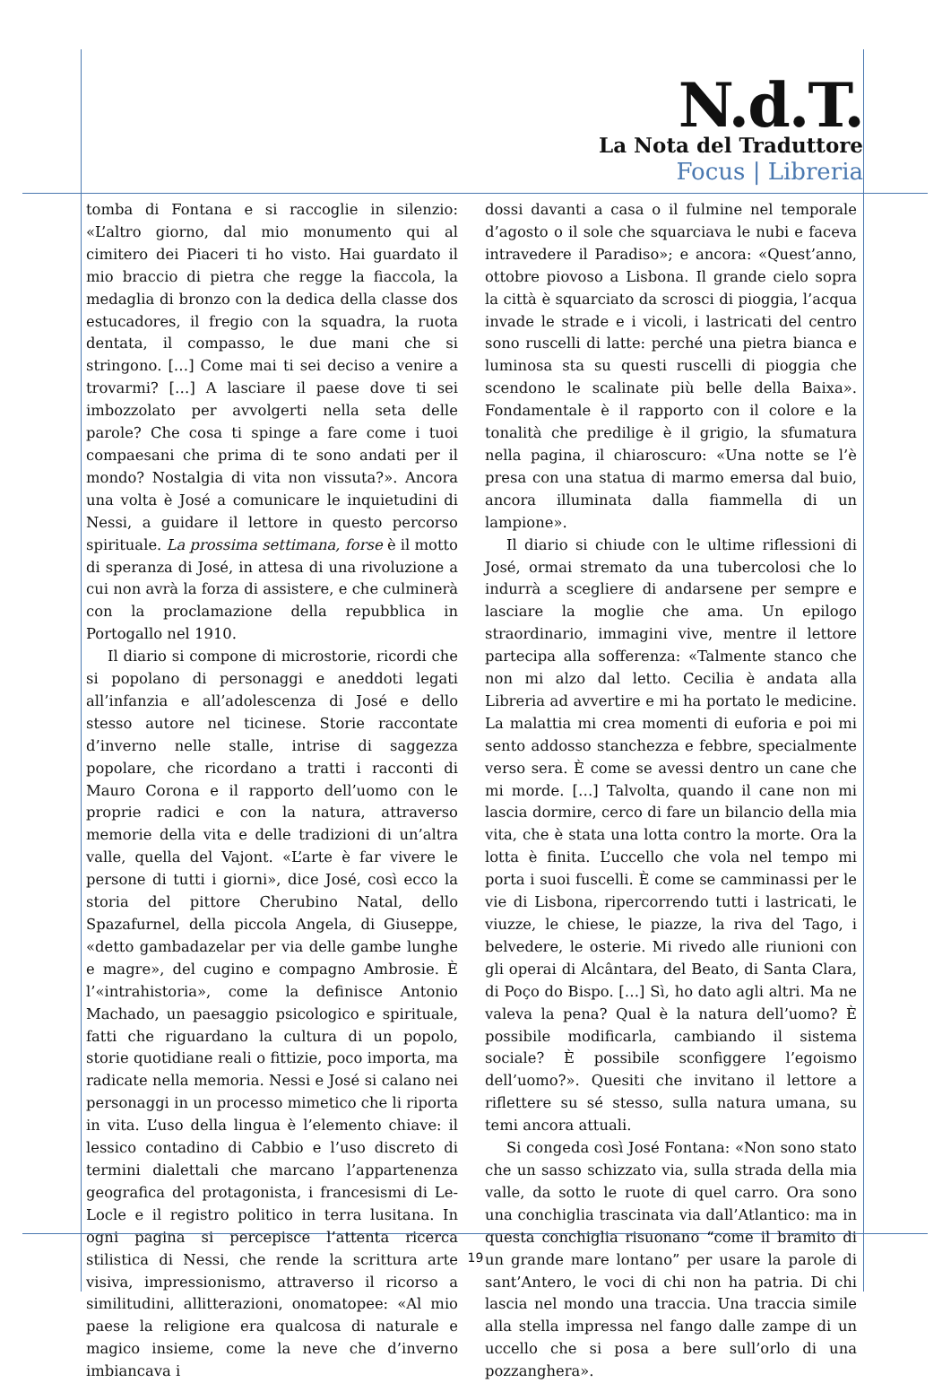N.d.T.
La Nota del Traduttore
Focus | Libreria
tomba di Fontana e si raccoglie in silenzio: «L’altro giorno, dal mio monumento qui al cimitero dei Piaceri ti ho visto. Hai guardato il mio braccio di pietra che regge la fiaccola, la medaglia di bronzo con la dedica della classe dos estucadores, il fregio con la squadra, la ruota dentata, il compasso, le due mani che si stringono. […] Come mai ti sei deciso a venire a trovarmi? […] A lasciare il paese dove ti sei imbozzolato per avvolgerti nella seta delle parole? Che cosa ti spinge a fare come i tuoi compaesani che prima di te sono andati per il mondo? Nostalgia di vita non vissuta?». Ancora una volta è José a comunicare le inquietudini di Nessi, a guidare il lettore in questo percorso spirituale. La prossima settimana, forse è il motto di speranza di José, in attesa di una rivoluzione a cui non avrà la forza di assistere, e che culminerà con la proclamazione della repubblica in Portogallo nel 1910.
Il diario si compone di microstorie, ricordi che si popolano di personaggi e aneddoti legati all’infanzia e all’adolescenza di José e dello stesso autore nel ticinese. Storie raccontate d’inverno nelle stalle, intrise di saggezza popolare, che ricordano a tratti i racconti di Mauro Corona e il rapporto dell’uomo con le proprie radici e con la natura, attraverso memorie della vita e delle tradizioni di un’altra valle, quella del Vajont. «L’arte è far vivere le persone di tutti i giorni», dice José, così ecco la storia del pittore Cherubino Natal, dello Spazafurnel, della piccola Angela, di Giuseppe, «detto gambadazelar per via delle gambe lunghe e magre», del cugino e compagno Ambrosie. È l’«intrahistoria», come la definisce Antonio Machado, un paesaggio psicologico e spirituale, fatti che riguardano la cultura di un popolo, storie quotidiane reali o fittizie, poco importa, ma radicate nella memoria. Nessi e José si calano nei personaggi in un processo mimetico che li riporta in vita. L’uso della lingua è l’elemento chiave: il lessico contadino di Cabbio e l’uso discreto di termini dialettali che marcano l’appartenenza geografica del protagonista, i francesismi di Le-Locle e il registro politico in terra lusitana. In ogni pagina si percepisce l’attenta ricerca stilistica di Nessi, che rende la scrittura arte visiva, impressionismo, attraverso il ricorso a similitudini, allitterazioni, onomatopee: «Al mio paese la religione era qualcosa di naturale e magico insieme, come la neve che d’inverno imbiancava i
dossi davanti a casa o il fulmine nel temporale d’agosto o il sole che squarciava le nubi e faceva intravedere il Paradiso»; e ancora: «Quest’anno, ottobre piovoso a Lisbona. Il grande cielo sopra la città è squarciato da scrosci di pioggia, l’acqua invade le strade e i vicoli, i lastricati del centro sono ruscelli di latte: perché una pietra bianca e luminosa sta su questi ruscelli di pioggia che scendono le scalinate più belle della Baixa». Fondamentale è il rapporto con il colore e la tonalità che predilige è il grigio, la sfumatura nella pagina, il chiaroscuro: «Una notte se l’è presa con una statua di marmo emersa dal buio, ancora illuminata dalla fiammella di un lampione».
Il diario si chiude con le ultime riflessioni di José, ormai stremato da una tubercolosi che lo indurrà a scegliere di andarsene per sempre e lasciare la moglie che ama. Un epilogo straordinario, immagini vive, mentre il lettore partecipa alla sofferenza: «Talmente stanco che non mi alzo dal letto. Cecilia è andata alla Libreria ad avvertire e mi ha portato le medicine. La malattia mi crea momenti di euforia e poi mi sento addosso stanchezza e febbre, specialmente verso sera. È come se avessi dentro un cane che mi morde. […] Talvolta, quando il cane non mi lascia dormire, cerco di fare un bilancio della mia vita, che è stata una lotta contro la morte. Ora la lotta è finita. L’uccello che vola nel tempo mi porta i suoi fuscelli. È come se camminassi per le vie di Lisbona, ripercorrendo tutti i lastricati, le viuzze, le chiese, le piazze, la riva del Tago, i belvedere, le osterie. Mi rivedo alle riunioni con gli operai di Alcântara, del Beato, di Santa Clara, di Poço do Bispo. […] Sì, ho dato agli altri. Ma ne valeva la pena? Qual è la natura dell’uomo? È possibile modificarla, cambiando il sistema sociale? È possibile sconfiggere l’egoismo dell’uomo?». Quesiti che invitano il lettore a riflettere su sé stesso, sulla natura umana, su temi ancora attuali.
Si congeda così José Fontana: «Non sono stato che un sasso schizzato via, sulla strada della mia valle, da sotto le ruote di quel carro. Ora sono una conchiglia trascinata via dall’Atlantico: ma in questa conchiglia risuonano “come il bramito di un grande mare lontano” per usare la parole di sant’Antero, le voci di chi non ha patria. Di chi lascia nel mondo una traccia. Una traccia simile alla stella impressa nel fango dalle zampe di un uccello che si posa a bere sull’orlo di una pozzanghera».
19